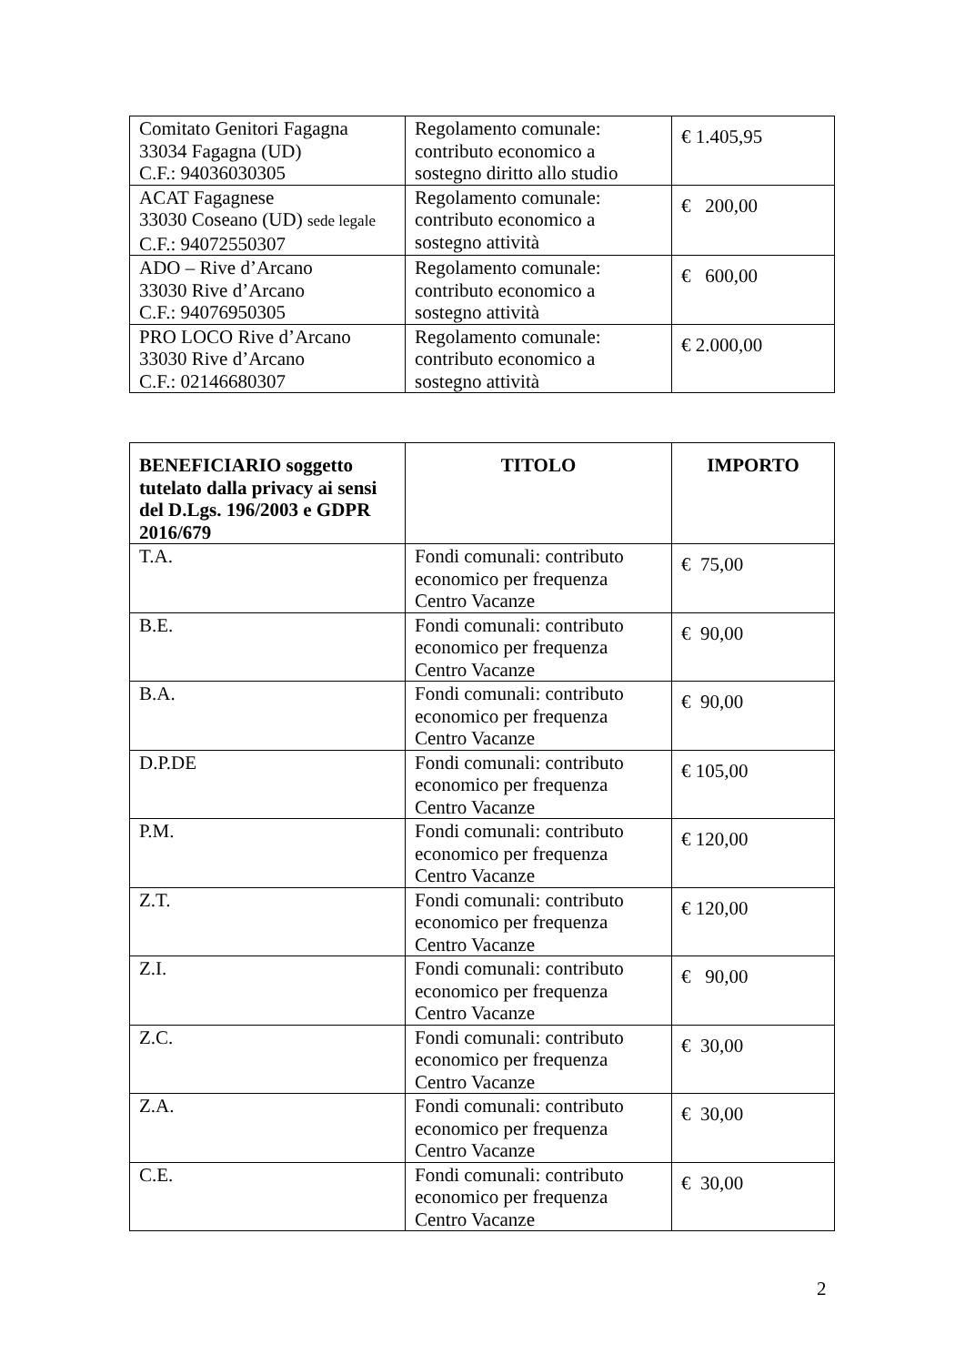| Comitato Genitori Fagagna 33034 Fagagna (UD) C.F.: 94036030305 | Regolamento comunale: contributo economico a sostegno diritto allo studio | € 1.405,95 |
| ACAT Fagagnese 33030 Coseano (UD) sede legale C.F.: 94072550307 | Regolamento comunale: contributo economico a sostegno attività | € 200,00 |
| ADO – Rive d’Arcano 33030 Rive d’Arcano C.F.: 94076950305 | Regolamento comunale: contributo economico a sostegno attività | € 600,00 |
| PRO LOCO Rive d’Arcano 33030 Rive d’Arcano C.F.: 02146680307 | Regolamento comunale: contributo economico a sostegno attività | € 2.000,00 |
| BENEFICIARIO soggetto tutelato dalla privacy ai sensi del D.Lgs. 196/2003 e GDPR 2016/679 | TITOLO | IMPORTO |
| --- | --- | --- |
| T.A. | Fondi comunali: contributo economico per frequenza Centro Vacanze | € 75,00 |
| B.E. | Fondi comunali: contributo economico per frequenza Centro Vacanze | € 90,00 |
| B.A. | Fondi comunali: contributo economico per frequenza Centro Vacanze | € 90,00 |
| D.P.DE | Fondi comunali: contributo economico per frequenza Centro Vacanze | € 105,00 |
| P.M. | Fondi comunali: contributo economico per frequenza Centro Vacanze | € 120,00 |
| Z.T. | Fondi comunali: contributo economico per frequenza Centro Vacanze | € 120,00 |
| Z.I. | Fondi comunali: contributo economico per frequenza Centro Vacanze | € 90,00 |
| Z.C. | Fondi comunali: contributo economico per frequenza Centro Vacanze | € 30,00 |
| Z.A. | Fondi comunali: contributo economico per frequenza Centro Vacanze | € 30,00 |
| C.E. | Fondi comunali: contributo economico per frequenza Centro Vacanze | € 30,00 |
2